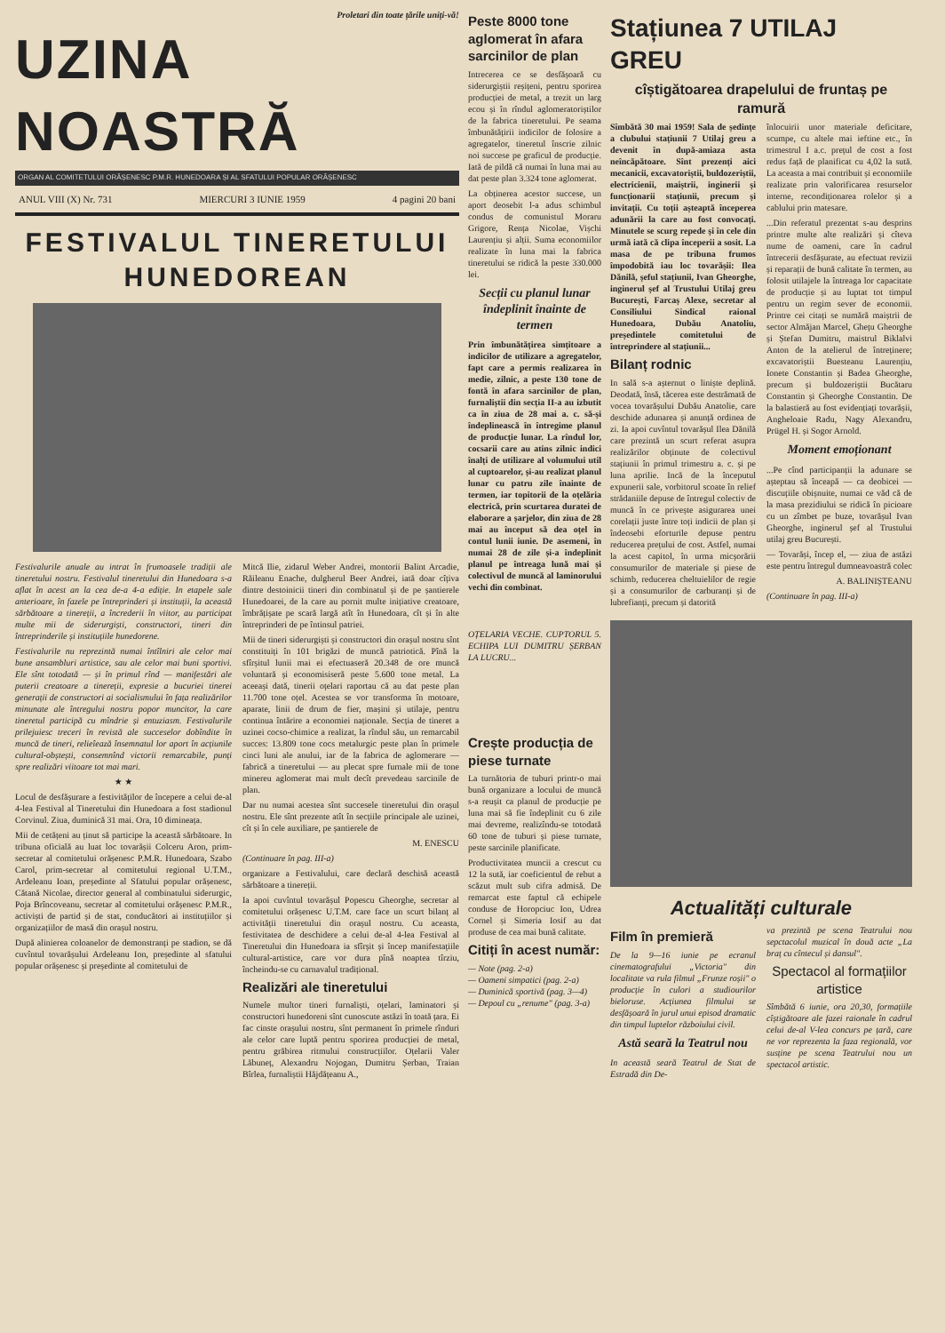Proletari din toate țările uniți-vă!
UZINA NOASTRĂ
ORGAN AL COMITETULUI ORĂȘENESC P.M.R. HUNEDOARA ȘI AL SFATULUI POPULAR ORĂȘENESC
ANUL VIII (X) Nr. 731 MIERCURI 3 IUNIE 1959 4 pagini 20 bani
FESTIVALUL TINERETULUI HUNEDOREAN
Festivalurile anuale au intrat în frumoasele tradiții ale tineretului nostru. Festivalul tineretului din Hunedoara s-a aflat în acest an la cea de-a 4-a ediție. In etapele sale anterioare, în fazele pe întreprinderi și instituții, la această sărbătoare a tinereții, a încrederii în viitor, au participat multe mii de siderurgiști, constructori, tineri din întreprinderile și instituțiile hunedorene.
Festivalurile nu reprezintă numai întîlniri ale celor mai bune ansambluri artistice, sau ale celor mai buni sportivi. Ele sînt totodată — și în primul rînd — manifestări ale puterii creatoare a tinereții, expresie a bucuriei tinerei generații de constructori ai socialismului în fața realizărilor minunate ale întregului nostru popor muncitor, la care tineretul participă cu mîndrie și entuziasm. Festivalurile prilejuiesc treceri în revistă ale succeselor dobîndite în muncă de tineri, relieîează însemnatul lor aport în acțiunile cultural-obștești, consemnînd victorii remarcabile, punți spre realizări viitoare tot mai mari.
★ ★
Locul de desfășurare a festivităților de începere a celui de-al 4-lea Festival al Tineretului din Hunedoara a fost stadionul Corvinul. Ziua, duminică 31 mai. Ora, 10 dimineața.
Mii de cetățeni au ținut să participe la această sărbătoare. In tribuna oficială au luat loc tovarășii Colceru Aron, prim-secretar al comitetului orășenesc P.M.R. Hunedoara, Szabo Carol, prim-secretar al comitetului regional U.T.M., Ardeleanu Ioan, președinte al Sfatului popular orășenesc, Cătană Nicolae, director general al combinatului siderurgic, Poja Brîncoveanu, secretar al comitetului orășenesc P.M.R., activiști de partid și de stat, conducători ai instituțiilor și organizațiilor de masă din orașul nostru.
După alinierea coloanelor de demonstranți pe stadion, se dă cuvîntul tovarășului Ardeleanu Ion, președinte al sfatului popular orășenesc și președinte al comitetului de
Mitcă Ilie, zidarul Weber Andrei, montorii Balint Arcadie, Răileanu Enache, dulgherul Beer Andrei, iată doar cîțiva dintre destoinicii tineri din combinatul și de pe șantierele Hunedoarei, de la care au pornit multe inițiative creatoare, îmbrățișate pe scară largă atît în Hunedoara, cît și în alte întreprinderi de pe întinsul patriei.
Mii de tineri siderurgiști și constructori din orașul nostru sînt constituiți în 101 brigăzi de muncă patriotică. Pînă la sfîrșitul lunii mai ei efectuaseră 20.348 de ore muncă voluntară și economisiseră peste 5.600 tone metal. La aceeași dată, tinerii oțelari raportau că au dat peste plan 11.700 tone oțel. Acestea se vor transforma în motoare, aparate, linii de drum de fier, mașini și utilaje, pentru continua întărire a economiei naționale. Secția de tineret a uzinei cocso-chimice a realizat, la rîndul său, un remarcabil succes: 13.809 tone cocs metalurgic peste plan în primele cinci luni ale anului, iar de la fabrica de aglomerare — fabrică a tineretului — au plecat spre furnale mii de tone minereu aglomerat mai mult decît prevedeau sarcinile de plan.
Dar nu numai acestea sînt succesele tineretului din orașul nostru. Ele sînt prezente atît în secțiile principale ale uzinei, cît și în cele auxiliare, pe șantierele de
M. ENESCU
(Continuare în pag. III-a)
organizare a Festivalului, care declară deschisă această sărbătoare a tinereții.
Ia apoi cuvîntul tovarășul Popescu Gheorghe, secretar al comitetului orășenesc U.T.M. care face un scurt bilanț al activității tineretului din orașul nostru. Cu aceasta, festivitatea de deschidere a celui de-al 4-lea Festival al Tineretului din Hunedoara ia sfîrșit și încep manifestațiile cultural-artistice, care vor dura pînă noaptea tîrziu, încheindu-se cu carnavalul tradițional.
Realizări ale tineretului
Numele multor tineri furnaliști, oțelari, laminatori și constructori hunedoreni sînt cunoscute astăzi în toată țara. Ei fac cinste orașului nostru, sînt permanent în primele rînduri ale celor care luptă pentru sporirea producției de metal, pentru grăbirea ritmului construcțiilor. Oțelarii Valer Lăbuneț, Alexandru Nojogan, Dumitru Șerban, Traian Bîrlea, furnaliștii Hăjdățeanu A.,
Peste 8000 tone aglomerat în afara sarcinilor de plan
Intrecerea ce se desfășoară cu siderurgiștii reșițeni, pentru sporirea producției de metal, a trezit un larg ecou și în rîndul aglomeratoriștilor de la fabrica tineretului. Pe seama îmbunătățirii indicilor de folosire a agregatelor, tineretul înscrie zilnic noi succese pe graficul de producție. Iată de pildă că numai în luna mai au dat peste plan 3.324 tone aglomerat.
La obținerea acestor succese, un aport deosebit l-a adus schimbul condus de comunistul Moraru Grigore, Rența Nicolae, Vișchi Laurențiu și alții. Suma economiilor realizate în luna mai la fabrica tineretului se ridică la peste 330.000 lei.
Secții cu planul lunar îndeplinit înainte de termen
Prin îmbunătățirea simțitoare a indicilor de utilizare a agregatelor, fapt care a permis realizarea în medie, zilnic, a peste 130 tone de fontă în afara sarcinilor de plan, furnaliștii din secția II-a au izbutit ca în ziua de 28 mai a. c. să-și îndeplinească în întregime planul de producție lunar. La rîndul lor, cocsarii care au atins zilnic indici înalți de utilizare al volumului util al cuptoarelor, și-au realizat planul lunar cu patru zile înainte de termen, iar topitorii de la oțelăria electrică, prin scurtarea duratei de elaborare a șarjelor, din ziua de 28 mai au început să dea oțel în contul lunii iunie. De asemeni, în numai 28 de zile și-a îndeplinit planul pe întreaga lună mai și colectivul de muncă al laminorului vechi din combinat.
OȚELARIA VECHE. CUPTORUL 5. ECHIPA LUI DUMITRU ȘERBAN LA LUCRU...
Crește producția de piese turnate
La turnătoria de tuburi printr-o mai bună organizare a locului de muncă s-a reușit ca planul de producție pe luna mai să fie îndeplinit cu 6 zile mai devreme, realizîndu-se totodată 60 tone de tuburi și piese turnate, peste sarcinile planificate.
Productivitatea muncii a crescut cu 12 la sută, iar coeficientul de rebut a scăzut mult sub cifra admisă. De remarcat este faptul că echipele conduse de Horopciuc Ion, Udrea Cornel și Simeria Iosif au dat produse de cea mai bună calitate.
Citiți în acest număr:
— Note (pag. 2-a)
— Oameni simpatici (pag. 2-a)
— Duminică sportivă (pag. 3—4)
— Depoul cu „renume" (pag. 3-a)
Stațiunea 7 UTILAJ GREU
cîștigătoarea drapelului de fruntaș pe ramură
Sîmbătă 30 mai 1959! Sala de ședințe a clubului stațiunii 7 Utilaj greu a devenit în după-amiaza asta neîncăpătoare. Sînt prezenți aici mecanicii, excavatoriștii, buldozeriștii, electricienii, maiștrii, inginerii și funcționarii stațiunii, precum și invitații. Cu toții așteaptă începerea adunării la care au fost convocați. Minutele se scurg repede și în cele din urmă iată că clipa începerii a sosit. La masa de pe tribuna frumos împodobită iau loc tovarășii: Ilea Dănilă, șeful stațiunii, Ivan Gheorghe, inginerul șef al Trustului Utilaj greu București, Farcaș Alexe, secretar al Consiliului Sindical raional Hunedoara, Dubău Anatoliu, președintele comitetului de întreprindere al stațiunii...
Bilanț rodnic
In sală s-a așternut o liniște deplină. Deodată, însă, tăcerea este destrămată de vocea tovarășului Dubău Anatolie, care deschide adunarea și anunță ordinea de zi. Ia apoi cuvîntul tovarășul Ilea Dănilă care prezintă un scurt referat asupra realizărilor obținute de colectivul stațiunii în primul trimestru a. c. și pe luna aprilie. Incă de la începutul expunerii sale, vorbitorul scoate în relief strădaniile depuse de întregul colectiv de muncă în ce privește asigurarea unei corelații juste între toți indicii de plan și îndeosebi eforturile depuse pentru reducerea prețului de cost. Astfel, numai la acest capitol, în urma micșorării consumurilor de materiale și piese de schimb, reducerea cheltuielilor de regie și a consumurilor de carburanți și de lubrefianți, precum și datorită
înlocuirii unor materiale deficitare, scumpe, cu altele mai ieftine etc., în trimestrul I a.c. prețul de cost a fost redus față de planificat cu 4,02 la sută. La aceasta a mai contribuit și economiile realizate prin valorificarea resurselor interne, recondiționarea rolelor și a cablului prin matesare.
...Din referatul prezentat s-au desprins printre multe alte realizări și cîteva nume de oameni, care în cadrul întrecerii desfășurate, au efectuat revizii și reparații de bună calitate în termen, au folosit utilajele la întreaga lor capacitate de producție și au luptat tot timpul pentru un regim sever de economii. Printre cei citați se numără maiștrii de sector Almăjan Marcel, Ghețu Gheorghe și Ștefan Dumitru, maistrul Biklalvi Anton de la atelierul de întreținere; excavatoriștii Buesteanu Laurențiu, Ionete Constantin și Badea Gheorghe, precum și buldozeriștii Bucătaru Constantin și Gheorghe Constantin. De la balastieră au fost evidențiați tovarășii, Angheloaie Radu, Nagy Alexandru, Prügel H. și Sogor Arnold.
Moment emoționant
...Pe cînd participanții la adunare se așteptau să înceapă — ca deobicei — discuțiile obișnuite, numai ce văd că de la masa prezidiului se ridică în picioare cu un zîmbet pe buze, tovarășul Ivan Gheorghe, inginerul șef al Trustului utilaj greu București.
— Tovarăși, încep el, — ziua de astăzi este pentru întregul dumneavoastră colec
A. BALINIȘTEANU
(Continuare în pag. III-a)
Actualități culturale
Film în premieră
De la 9—16 iunie pe ecranul cinematografului „Victoria" din localitate va rula filmul „Frunze roșii" o producție în culori a studiourilor bieloruse. Acțiunea filmului se desfășoară în jurul unui episod dramatic din timpul luptelor războiului civil.
Astă seară la Teatrul nou
In această seară Teatrul de Stat de Estradă din De-
va prezintă pe scena Teatrului nou sepctacolul muzical în două acte „La braț cu cîntecul și dansul".
Spectacol al formațiilor artistice
Sîmbătă 6 iunie, ora 20,30, formațiile cîștigătoare ale fazei raionale în cadrul celui de-al V-lea concurs pe țară, care ne vor reprezenta la faza regională, vor susține pe scena Teatrului nou un spectacol artistic.